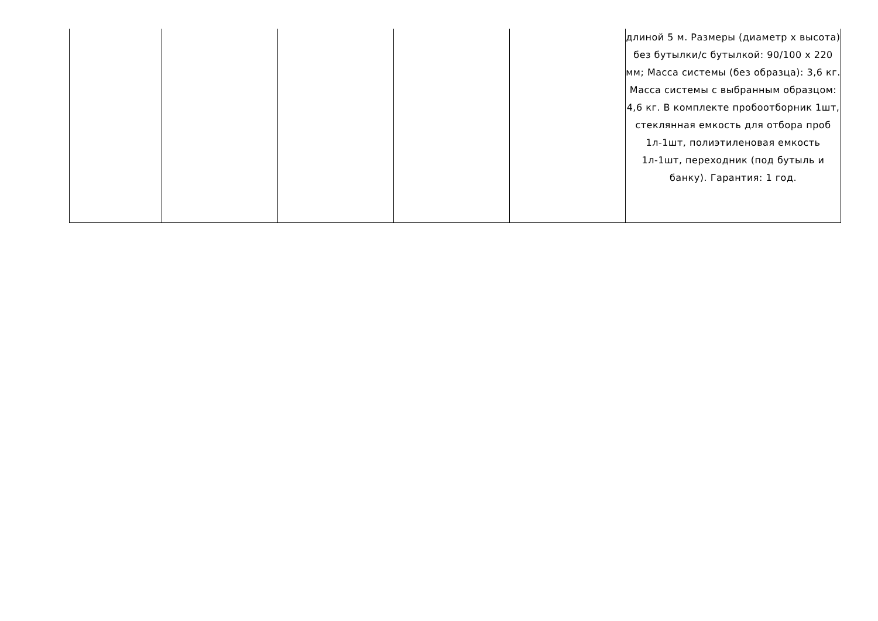| | | | | | длиной 5 м. Размеры (диаметр х высота) без бутылки/с бутылкой: 90/100 х 220 мм; Масса системы (без образца): 3,6 кг. Масса системы с выбранным образцом: 4,6 кг. В комплекте пробоотборник 1шт, стеклянная емкость для отбора проб 1л-1шт, полиэтиленовая емкость 1л-1шт, переходник (под бутыль и банку). Гарантия: 1 год. |